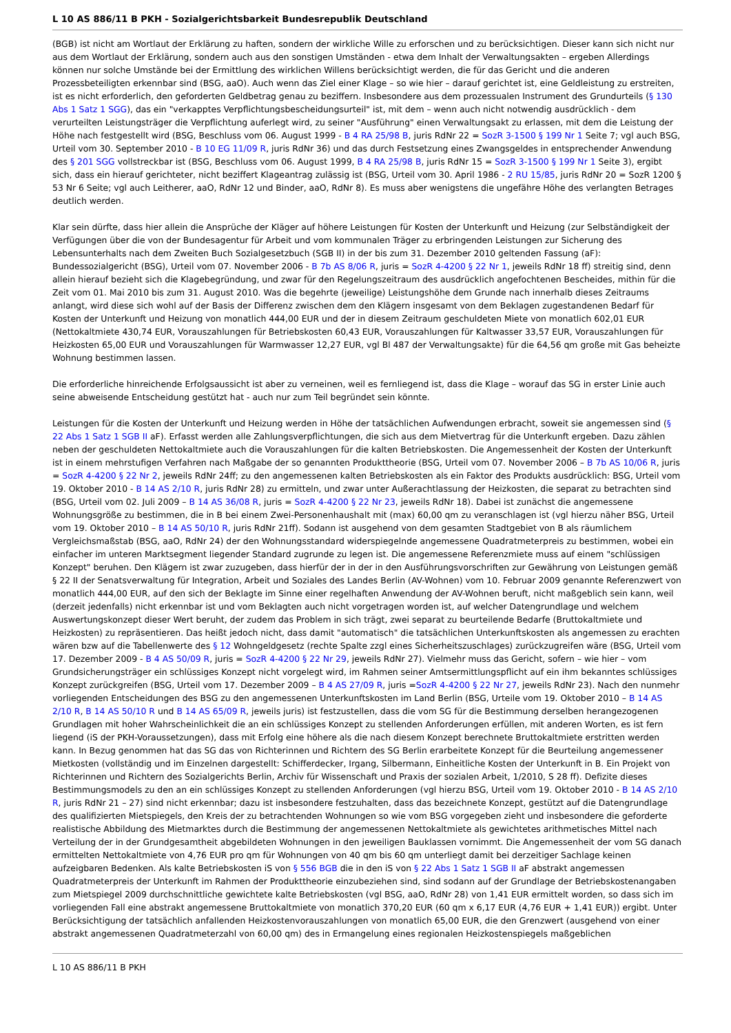L 10 AS 886/11 B PKH - Sozialgerichtsbarkeit Bundesrepublik Deutschland
(BGB) ist nicht am Wortlaut der Erklärung zu haften, sondern der wirkliche Wille zu erforschen und zu berücksichtigen. Dieser kann sich nicht nur aus dem Wortlaut der Erklärung, sondern auch aus den sonstigen Umständen - etwa dem Inhalt der Verwaltungsakten – ergeben Allerdings können nur solche Umstände bei der Ermittlung des wirklichen Willens berücksichtigt werden, die für das Gericht und die anderen Prozessbeteiligten erkennbar sind (BSG, aaO). Auch wenn das Ziel einer Klage – so wie hier – darauf gerichtet ist, eine Geldleistung zu erstreiten, ist es nicht erforderlich, den geforderten Geldbetrag genau zu beziffern. Insbesondere aus dem prozessualen Instrument des Grundurteils (§ 130 Abs 1 Satz 1 SGG), das ein "verkapptes Verpflichtungsbescheidungsurteil" ist, mit dem – wenn auch nicht notwendig ausdrücklich - dem verurteilten Leistungsträger die Verpflichtung auferlegt wird, zu seiner "Ausführung" einen Verwaltungsakt zu erlassen, mit dem die Leistung der Höhe nach festgestellt wird (BSG, Beschluss vom 06. August 1999 - B 4 RA 25/98 B, juris RdNr 22 = SozR 3-1500 § 199 Nr 1 Seite 7; vgl auch BSG, Urteil vom 30. September 2010 - B 10 EG 11/09 R, juris RdNr 36) und das durch Festsetzung eines Zwangsgeldes in entsprechender Anwendung des § 201 SGG vollstreckbar ist (BSG, Beschluss vom 06. August 1999, B 4 RA 25/98 B, juris RdNr 15 = SozR 3-1500 § 199 Nr 1 Seite 3), ergibt sich, dass ein hierauf gerichteter, nicht beziffert Klageantrag zulässig ist (BSG, Urteil vom 30. April 1986 - 2 RU 15/85, juris RdNr 20 = SozR 1200 § 53 Nr 6 Seite; vgl auch Leitherer, aaO, RdNr 12 und Binder, aaO, RdNr 8). Es muss aber wenigstens die ungefähre Höhe des verlangten Betrages deutlich werden.
Klar sein dürfte, dass hier allein die Ansprüche der Kläger auf höhere Leistungen für Kosten der Unterkunft und Heizung (zur Selbständigkeit der Verfügungen über die von der Bundesagentur für Arbeit und vom kommunalen Träger zu erbringenden Leistungen zur Sicherung des Lebensunterhalts nach dem Zweiten Buch Sozialgesetzbuch (SGB II) in der bis zum 31. Dezember 2010 geltenden Fassung (aF): Bundessozialgericht (BSG), Urteil vom 07. November 2006 - B 7b AS 8/06 R, juris = SozR 4-4200 § 22 Nr 1, jeweils RdNr 18 ff) streitig sind, denn allein hierauf bezieht sich die Klagebegründung, und zwar für den Regelungszeitraum des ausdrücklich angefochtenen Bescheides, mithin für die Zeit vom 01. Mai 2010 bis zum 31. August 2010. Was die begehrte (jeweilige) Leistungshöhe dem Grunde nach innerhalb dieses Zeitraums anlangt, wird diese sich wohl auf der Basis der Differenz zwischen dem den Klägern insgesamt von dem Beklagen zugestandenen Bedarf für Kosten der Unterkunft und Heizung von monatlich 444,00 EUR und der in diesem Zeitraum geschuldeten Miete von monatlich 602,01 EUR (Nettokaltmiete 430,74 EUR, Vorauszahlungen für Betriebskosten 60,43 EUR, Vorauszahlungen für Kaltwasser 33,57 EUR, Vorauszahlungen für Heizkosten 65,00 EUR und Vorauszahlungen für Warmwasser 12,27 EUR, vgl Bl 487 der Verwaltungsakte) für die 64,56 qm große mit Gas beheizte Wohnung bestimmen lassen.
Die erforderliche hinreichende Erfolgsaussicht ist aber zu verneinen, weil es fernliegend ist, dass die Klage – worauf das SG in erster Linie auch seine abweisende Entscheidung gestützt hat - auch nur zum Teil begründet sein könnte.
Leistungen für die Kosten der Unterkunft und Heizung werden in Höhe der tatsächlichen Aufwendungen erbracht, soweit sie angemessen sind (§ 22 Abs 1 Satz 1 SGB II aF). Erfasst werden alle Zahlungsverpflichtungen, die sich aus dem Mietvertrag für die Unterkunft ergeben. Dazu zählen neben der geschuldeten Nettokaltmiete auch die Vorauszahlungen für die kalten Betriebskosten. Die Angemessenheit der Kosten der Unterkunft ist in einem mehrstufigen Verfahren nach Maßgabe der so genannten Produkttheorie (BSG, Urteil vom 07. November 2006 – B 7b AS 10/06 R, juris = SozR 4-4200 § 22 Nr 2, jeweils RdNr 24ff; zu den angemessenen kalten Betriebskosten als ein Faktor des Produkts ausdrücklich: BSG, Urteil vom 19. Oktober 2010 - B 14 AS 2/10 R, juris RdNr 28) zu ermitteln, und zwar unter Außerachtlassung der Heizkosten, die separat zu betrachten sind (BSG, Urteil vom 02. Juli 2009 – B 14 AS 36/08 R, juris = SozR 4-4200 § 22 Nr 23, jeweils RdNr 18). Dabei ist zunächst die angemessene Wohnungsgröße zu bestimmen, die in B bei einem Zwei-Personenhaushalt mit (max) 60,00 qm zu veranschlagen ist (vgl hierzu näher BSG, Urteil vom 19. Oktober 2010 – B 14 AS 50/10 R, juris RdNr 21ff). Sodann ist ausgehend von dem gesamten Stadtgebiet von B als räumlichem Vergleichsmaßstab (BSG, aaO, RdNr 24) der den Wohnungsstandard widerspiegelnde angemessene Quadratmeterpreis zu bestimmen, wobei ein einfacher im unteren Marktsegment liegender Standard zugrunde zu legen ist. Die angemessene Referenzmiete muss auf einem "schlüssigen Konzept" beruhen. Den Klägern ist zwar zuzugeben, dass hierfür der in der in den Ausführungsvorschriften zur Gewährung von Leistungen gemäß § 22 II der Senatsverwaltung für Integration, Arbeit und Soziales des Landes Berlin (AV-Wohnen) vom 10. Februar 2009 genannte Referenzwert von monatlich 444,00 EUR, auf den sich der Beklagte im Sinne einer regelhaften Anwendung der AV-Wohnen beruft, nicht maßgeblich sein kann, weil (derzeit jedenfalls) nicht erkennbar ist und vom Beklagten auch nicht vorgetragen worden ist, auf welcher Datengrundlage und welchem Auswertungskonzept dieser Wert beruht, der zudem das Problem in sich trägt, zwei separat zu beurteilende Bedarfe (Bruttokaltmiete und Heizkosten) zu repräsentieren. Das heißt jedoch nicht, dass damit "automatisch" die tatsächlichen Unterkunftskosten als angemessen zu erachten wären bzw auf die Tabellenwerte des § 12 Wohngeldgesetz (rechte Spalte zzgl eines Sicherheitszuschlages) zurückzugreifen wäre (BSG, Urteil vom 17. Dezember 2009 - B 4 AS 50/09 R, juris = SozR 4-4200 § 22 Nr 29, jeweils RdNr 27). Vielmehr muss das Gericht, sofern – wie hier – vom Grundsicherungsträger ein schlüssiges Konzept nicht vorgelegt wird, im Rahmen seiner Amtsermittlungspflicht auf ein ihm bekanntes schlüssiges Konzept zurückgreifen (BSG, Urteil vom 17. Dezember 2009 – B 4 AS 27/09 R, juris =SozR 4-4200 § 22 Nr 27, jeweils RdNr 23). Nach den nunmehr vorliegenden Entscheidungen des BSG zu den angemessenen Unterkunftskosten im Land Berlin (BSG, Urteile vom 19. Oktober 2010 – B 14 AS 2/10 R, B 14 AS 50/10 R und B 14 AS 65/09 R, jeweils juris) ist festzustellen, dass die vom SG für die Bestimmung derselben herangezogenen Grundlagen mit hoher Wahrscheinlichkeit die an ein schlüssiges Konzept zu stellenden Anforderungen erfüllen, mit anderen Worten, es ist fern liegend (iS der PKH-Voraussetzungen), dass mit Erfolg eine höhere als die nach diesem Konzept berechnete Bruttokaltmiete erstritten werden kann. In Bezug genommen hat das SG das von Richterinnen und Richtern des SG Berlin erarbeitete Konzept für die Beurteilung angemessener Mietkosten (vollständig und im Einzelnen dargestellt: Schifferdecker, Irgang, Silbermann, Einheitliche Kosten der Unterkunft in B. Ein Projekt von Richterinnen und Richtern des Sozialgerichts Berlin, Archiv für Wissenschaft und Praxis der sozialen Arbeit, 1/2010, S 28 ff). Defizite dieses Bestimmungsmodels zu den an ein schlüssiges Konzept zu stellenden Anforderungen (vgl hierzu BSG, Urteil vom 19. Oktober 2010 - B 14 AS 2/10 R, juris RdNr 21 – 27) sind nicht erkennbar; dazu ist insbesondere festzuhalten, dass das bezeichnete Konzept, gestützt auf die Datengrundlage des qualifizierten Mietspiegels, den Kreis der zu betrachtenden Wohnungen so wie vom BSG vorgegeben zieht und insbesondere die geforderte realistische Abbildung des Mietmarktes durch die Bestimmung der angemessenen Nettokaltmiete als gewichtetes arithmetisches Mittel nach Verteilung der in der Grundgesamtheit abgebildeten Wohnungen in den jeweiligen Bauklassen vornimmt. Die Angemessenheit der vom SG danach ermittelten Nettokaltmiete von 4,76 EUR pro qm für Wohnungen von 40 qm bis 60 qm unterliegt damit bei derzeitiger Sachlage keinen aufzeigbaren Bedenken. Als kalte Betriebskosten iS von § 556 BGB die in den iS von § 22 Abs 1 Satz 1 SGB II aF abstrakt angemessen Quadratmeterpreis der Unterkunft im Rahmen der Produkttheorie einzubeziehen sind, sind sodann auf der Grundlage der Betriebskostenangaben zum Mietspiegel 2009 durchschnittliche gewichtete kalte Betriebskosten (vgl BSG, aaO, RdNr 28) von 1,41 EUR ermittelt worden, so dass sich im vorliegenden Fall eine abstrakt angemessene Bruttokaltmiete von monatlich 370,20 EUR (60 qm x 6,17 EUR (4,76 EUR + 1,41 EUR)) ergibt. Unter Berücksichtigung der tatsächlich anfallenden Heizkostenvorauszahlungen von monatlich 65,00 EUR, die den Grenzwert (ausgehend von einer abstrakt angemessenen Quadratmeterzahl von 60,00 qm) des in Ermangelung eines regionalen Heizkostenspiegels maßgeblichen
L 10 AS 886/11 B PKH